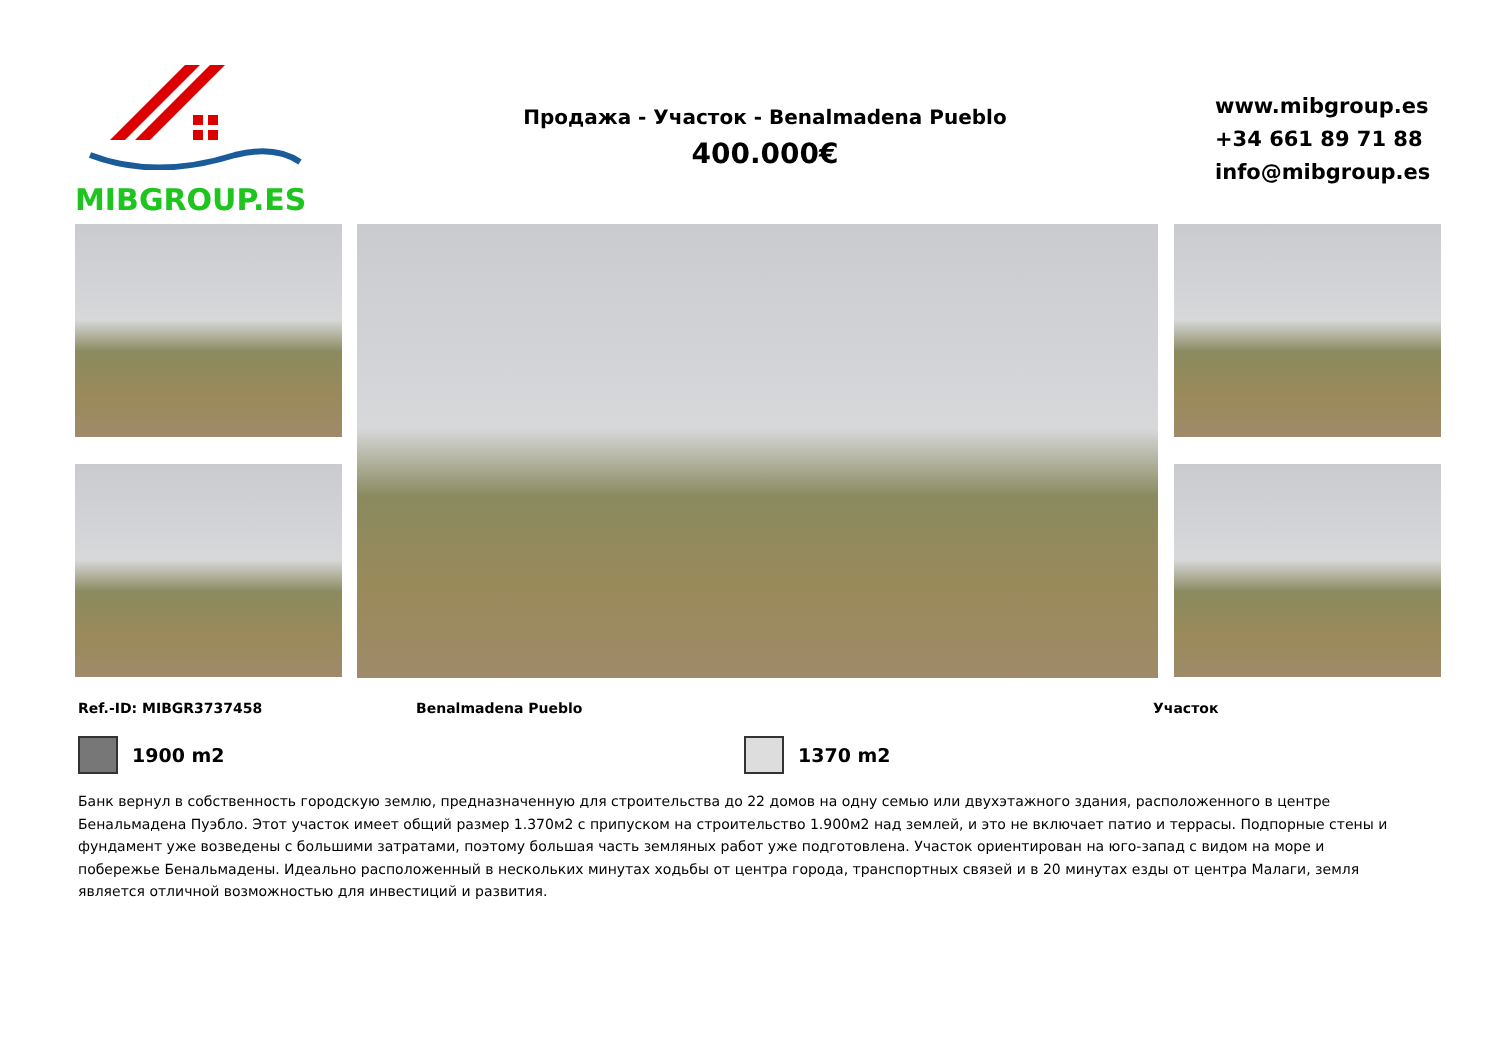MIBGROUP.ES
Продажа - Участок - Benalmadena Pueblo
400.000€
www.mibgroup.es
+34 661 89 71 88
info@mibgroup.es
Ref.-ID: MIBGR3737458 Benalmadena Pueblo Участок
1900 m2 1370 m2
Банк вернул в собственность городскую землю, предназначенную для строительства до 22 домов на одну семью или двухэтажного здания, расположенного в центре Бенальмадена Пуэбло. Этот участок имеет общий размер 1.370м2 с припуском на строительство 1.900м2 над землей, и это не включает патио и террасы. Подпорные стены и фундамент уже возведены с большими затратами, поэтому большая часть земляных работ уже подготовлена. Участок ориентирован на юго-запад с видом на море и побережье Бенальмадены. Идеально расположенный в нескольких минутах ходьбы от центра города, транспортных связей и в 20 минутах езды от центра Малаги, земля является отличной возможностью для инвестиций и развития.